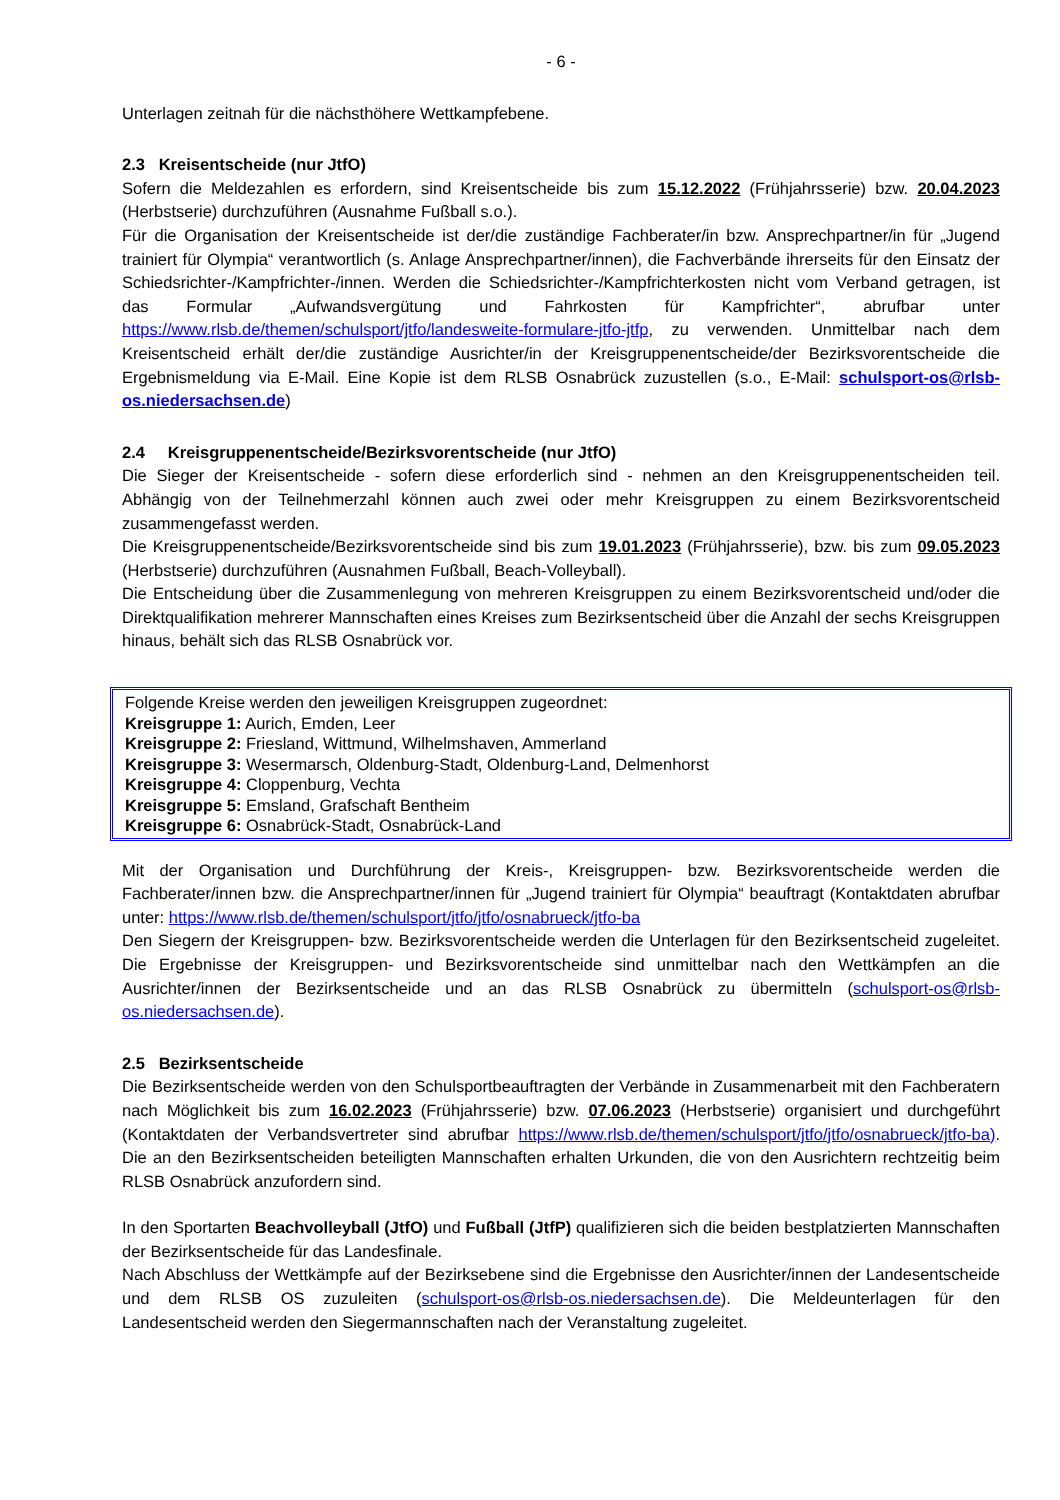- 6 -
Unterlagen zeitnah für die nächsthöhere Wettkampfebene.
2.3 Kreisentscheide (nur JtfO)
Sofern die Meldezahlen es erfordern, sind Kreisentscheide bis zum 15.12.2022 (Frühjahrsserie) bzw. 20.04.2023 (Herbstserie) durchzuführen (Ausnahme Fußball s.o.).
Für die Organisation der Kreisentscheide ist der/die zuständige Fachberater/in bzw. Ansprechpartner/in für „Jugend trainiert für Olympia“ verantwortlich (s. Anlage Ansprechpartner/innen), die Fachverbände ihrerseits für den Einsatz der Schiedsrichter-/Kampfrichter-/innen. Werden die Schiedsrichter-/Kampfrichterkosten nicht vom Verband getragen, ist das Formular „Aufwandsvergütung und Fahrkosten für Kampfrichter“, abrufbar unter https://www.rlsb.de/themen/schulsport/jtfo/landesweite-formulare-jtfo-jtfp, zu verwenden. Unmittelbar nach dem Kreisentscheid erhält der/die zuständige Ausrichter/in der Kreisgruppenentscheide/der Bezirksvorentscheide die Ergebnismeldung via E-Mail. Eine Kopie ist dem RLSB Osnabrück zuzustellen (s.o., E-Mail: schulsport-os@rlsb-os.niedersachsen.de)
2.4 Kreisgruppenentscheide/Bezirksvorentscheide (nur JtfO)
Die Sieger der Kreisentscheide - sofern diese erforderlich sind - nehmen an den Kreisgruppenentscheiden teil. Abhängig von der Teilnehmerzahl können auch zwei oder mehr Kreisgruppen zu einem Bezirksvorentscheid zusammengefasst werden.
Die Kreisgruppenentscheide/Bezirksvorentscheide sind bis zum 19.01.2023 (Frühjahrsserie), bzw. bis zum 09.05.2023 (Herbstserie) durchzuführen (Ausnahmen Fußball, Beach-Volleyball).
Die Entscheidung über die Zusammenlegung von mehreren Kreisgruppen zu einem Bezirksvorentscheid und/oder die Direktqualifikation mehrerer Mannschaften eines Kreises zum Bezirksentscheid über die Anzahl der sechs Kreisgruppen hinaus, behält sich das RLSB Osnabrück vor.
Folgende Kreise werden den jeweiligen Kreisgruppen zugeordnet:
Kreisgruppe 1: Aurich, Emden, Leer
Kreisgruppe 2: Friesland, Wittmund, Wilhelmshaven, Ammerland
Kreisgruppe 3: Wesermarsch, Oldenburg-Stadt, Oldenburg-Land, Delmenhorst
Kreisgruppe 4: Cloppenburg, Vechta
Kreisgruppe 5: Emsland, Grafschaft Bentheim
Kreisgruppe 6: Osnabrück-Stadt, Osnabrück-Land
Mit der Organisation und Durchführung der Kreis-, Kreisgruppen- bzw. Bezirksvorentscheide werden die Fachberater/innen bzw. die Ansprechpartner/innen für „Jugend trainiert für Olympia“ beauftragt (Kontaktdaten abrufbar unter: https://www.rlsb.de/themen/schulsport/jtfo/jtfo/osnabrueck/jtfo-ba
Den Siegern der Kreisgruppen- bzw. Bezirksvorentscheide werden die Unterlagen für den Bezirksentscheid zugeleitet. Die Ergebnisse der Kreisgruppen- und Bezirksvorentscheide sind unmittelbar nach den Wettkämpfen an die Ausrichter/innen der Bezirksentscheide und an das RLSB Osnabrück zu übermitteln (schulsport-os@rlsb-os.niedersachsen.de).
2.5 Bezirksentscheide
Die Bezirksentscheide werden von den Schulsportbeauftragten der Verbände in Zusammenarbeit mit den Fachberatern nach Möglichkeit bis zum 16.02.2023 (Frühjahrsserie) bzw. 07.06.2023 (Herbstserie) organisiert und durchgeführt (Kontaktdaten der Verbandsvertreter sind abrufbar https://www.rlsb.de/themen/schulsport/jtfo/jtfo/osnabrueck/jtfo-ba). Die an den Bezirksentscheiden beteiligten Mannschaften erhalten Urkunden, die von den Ausrichtern rechtzeitig beim RLSB Osnabrück anzufordern sind.
In den Sportarten Beachvolleyball (JtfO) und Fußball (JtfP) qualifizieren sich die beiden bestplatzierten Mannschaften der Bezirksentscheide für das Landesfinale.
Nach Abschluss der Wettkämpfe auf der Bezirksebene sind die Ergebnisse den Ausrichter/innen der Landesentscheide und dem RLSB OS zuzuleiten (schulsport-os@rlsb-os.niedersachsen.de). Die Meldeunterlagen für den Landesentscheid werden den Siegermannschaften nach der Veranstaltung zugeleitet.